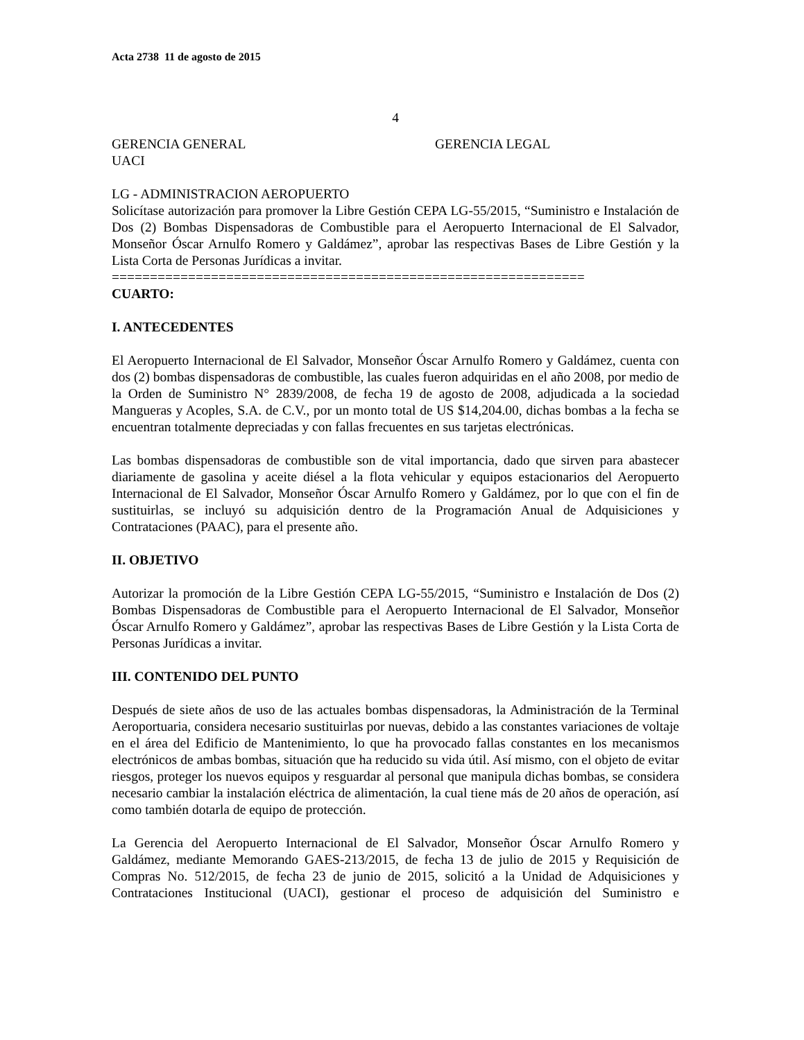Acta 2738 11 de agosto de 2015
4
GERENCIA GENERAL GERENCIA LEGAL
UACI
LG - ADMINISTRACION AEROPUERTO
Solicítase autorización para promover la Libre Gestión CEPA LG-55/2015, “Suministro e Instalación de Dos (2) Bombas Dispensadoras de Combustible para el Aeropuerto Internacional de El Salvador, Monseñor Óscar Arnulfo Romero y Galdámez”, aprobar las respectivas Bases de Libre Gestión y la Lista Corta de Personas Jurídicas a invitar.
==============================================================
CUARTO:
I. ANTECEDENTES
El Aeropuerto Internacional de El Salvador, Monseñor Óscar Arnulfo Romero y Galdámez, cuenta con dos (2) bombas dispensadoras de combustible, las cuales fueron adquiridas en el año 2008, por medio de la Orden de Suministro N° 2839/2008, de fecha 19 de agosto de 2008, adjudicada a la sociedad Mangueras y Acoples, S.A. de C.V., por un monto total de US $14,204.00, dichas bombas a la fecha se encuentran totalmente depreciadas y con fallas frecuentes en sus tarjetas electrónicas.
Las bombas dispensadoras de combustible son de vital importancia, dado que sirven para abastecer diariamente de gasolina y aceite diésel a la flota vehicular y equipos estacionarios del Aeropuerto Internacional de El Salvador, Monseñor Óscar Arnulfo Romero y Galdámez, por lo que con el fin de sustituirlas, se incluyó su adquisición dentro de la Programación Anual de Adquisiciones y Contrataciones (PAAC), para el presente año.
II. OBJETIVO
Autorizar la promoción de la Libre Gestión CEPA LG-55/2015, “Suministro e Instalación de Dos (2) Bombas Dispensadoras de Combustible para el Aeropuerto Internacional de El Salvador, Monseñor Óscar Arnulfo Romero y Galdámez”, aprobar las respectivas Bases de Libre Gestión y la Lista Corta de Personas Jurídicas a invitar.
III. CONTENIDO DEL PUNTO
Después de siete años de uso de las actuales bombas dispensadoras, la Administración de la Terminal Aeroportuaria, considera necesario sustituirlas por nuevas, debido a las constantes variaciones de voltaje en el área del Edificio de Mantenimiento, lo que ha provocado fallas constantes en los mecanismos electrónicos de ambas bombas, situación que ha reducido su vida útil. Así mismo, con el objeto de evitar riesgos, proteger los nuevos equipos y resguardar al personal que manipula dichas bombas, se considera necesario cambiar la instalación eléctrica de alimentación, la cual tiene más de 20 años de operación, así como también dotarla de equipo de protección.
La Gerencia del Aeropuerto Internacional de El Salvador, Monseñor Óscar Arnulfo Romero y Galdámez, mediante Memorando GAES-213/2015, de fecha 13 de julio de 2015 y Requisición de Compras No. 512/2015, de fecha 23 de junio de 2015, solicitó a la Unidad de Adquisiciones y Contrataciones Institucional (UACI), gestionar el proceso de adquisición del Suministro e